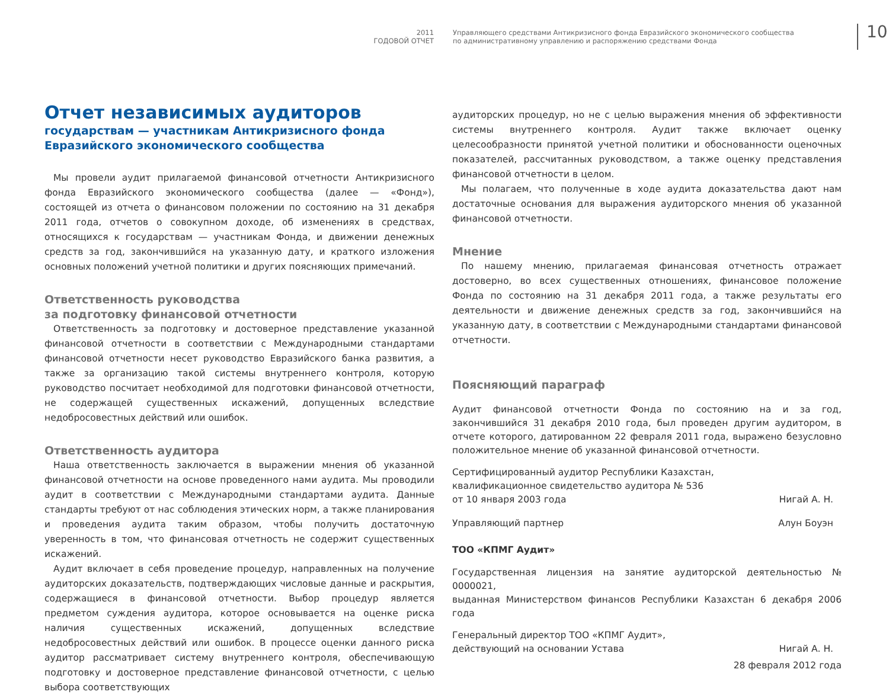2011
ГОДОВОЙ ОТЧЕТ
Управляющего средствами Антикризисного фонда Евразийского экономического сообщества
по административному управлению и распоряжению средствами Фонда
10
Отчет независимых аудиторов
государствам — участникам Антикризисного фонда
Евразийского экономического сообщества
Мы провели аудит прилагаемой финансовой отчетности Антикризисного фонда Евразийского экономического сообщества (далее — «Фонд»), состоящей из отчета о финансовом положении по состоянию на 31 декабря 2011 года, отчетов о совокупном доходе, об изменениях в средствах, относящихся к государствам — участникам Фонда, и движении денежных средств за год, закончившийся на указанную дату, и краткого изложения основных положений учетной политики и других поясняющих примечаний.
Ответственность руководства
за подготовку финансовой отчетности
Ответственность за подготовку и достоверное представление указанной финансовой отчетности в соответствии с Международными стандартами финансовой отчетности несет руководство Евразийского банка развития, а также за организацию такой системы внутреннего контроля, которую руководство посчитает необходимой для подготовки финансовой отчетности, не содержащей существенных искажений, допущенных вследствие недобросовестных действий или ошибок.
Ответственность аудитора
Наша ответственность заключается в выражении мнения об указанной финансовой отчетности на основе проведенного нами аудита. Мы проводили аудит в соответствии с Международными стандартами аудита. Данные стандарты требуют от нас соблюдения этических норм, а также планирования и проведения аудита таким образом, чтобы получить достаточную уверенность в том, что финансовая отчетность не содержит существенных искажений.
Аудит включает в себя проведение процедур, направленных на получение аудиторских доказательств, подтверждающих числовые данные и раскрытия, содержащиеся в финансовой отчетности. Выбор процедур является предметом суждения аудитора, которое основывается на оценке риска наличия существенных искажений, допущенных вследствие недобросовестных действий или ошибок. В процессе оценки данного риска аудитор рассматривает систему внутреннего контроля, обеспечивающую подготовку и достоверное представление финансовой отчетности, с целью выбора соответствующих
аудиторских процедур, но не с целью выражения мнения об эффективности системы внутреннего контроля. Аудит также включает оценку целесообразности принятой учетной политики и обоснованности оценочных показателей, рассчитанных руководством, а также оценку представления финансовой отчетности в целом.
Мы полагаем, что полученные в ходе аудита доказательства дают нам достаточные основания для выражения аудиторского мнения об указанной финансовой отчетности.
Мнение
По нашему мнению, прилагаемая финансовая отчетность отражает достоверно, во всех существенных отношениях, финансовое положение Фонда по состоянию на 31 декабря 2011 года, а также результаты его деятельности и движение денежных средств за год, закончившийся на указанную дату, в соответствии с Международными стандартами финансовой отчетности.
Поясняющий параграф
Аудит финансовой отчетности Фонда по состоянию на и за год, закончившийся 31 декабря 2010 года, был проведен другим аудитором, в отчете которого, датированном 22 февраля 2011 года, выражено безусловно положительное мнение об указанной финансовой отчетности.
Сертифицированный аудитор Республики Казахстан,
квалификационное свидетельство аудитора № 536
от 10 января 2003 года Нигай А. Н.
Управляющий партнер Алун Боуэн
ТОО «КПМГ Аудит»
Государственная лицензия на занятие аудиторской деятельностью № 0000021,
выданная Министерством финансов Республики Казахстан 6 декабря 2006 года
Генеральный директор ТОО «КПМГ Аудит»,
действующий на основании Устава Нигай А. Н.
28 февраля 2012 года